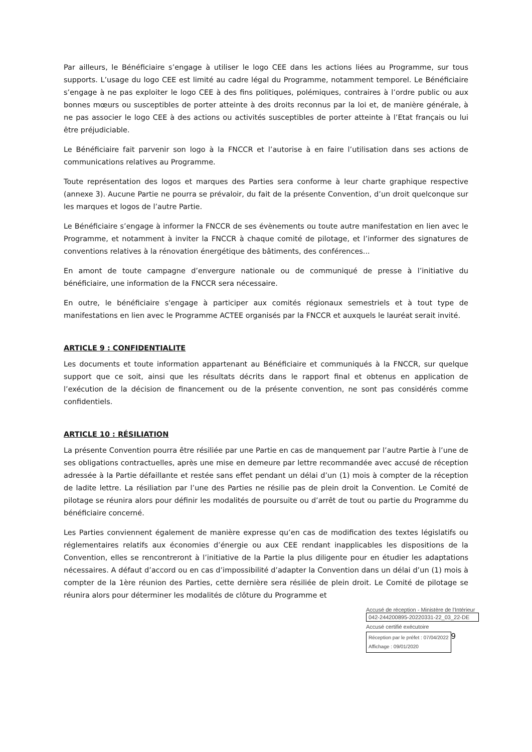Par ailleurs, le Bénéficiaire s’engage à utiliser le logo CEE dans les actions liées au Programme, sur tous supports. L’usage du logo CEE est limité au cadre légal du Programme, notamment temporel. Le Bénéficiaire s’engage à ne pas exploiter le logo CEE à des fins politiques, polémiques, contraires à l’ordre public ou aux bonnes mœurs ou susceptibles de porter atteinte à des droits reconnus par la loi et, de manière générale, à ne pas associer le logo CEE à des actions ou activités susceptibles de porter atteinte à l’Etat français ou lui être préjudiciable.
Le Bénéficiaire fait parvenir son logo à la FNCCR et l’autorise à en faire l’utilisation dans ses actions de communications relatives au Programme.
Toute représentation des logos et marques des Parties sera conforme à leur charte graphique respective (annexe 3). Aucune Partie ne pourra se prévaloir, du fait de la présente Convention, d’un droit quelconque sur les marques et logos de l’autre Partie.
Le Bénéficiaire s’engage à informer la FNCCR de ses évènements ou toute autre manifestation en lien avec le Programme, et notamment à inviter la FNCCR à chaque comité de pilotage, et l’informer des signatures de conventions relatives à la rénovation énergétique des bâtiments, des conférences...
En amont de toute campagne d’envergure nationale ou de communiqué de presse à l’initiative du bénéficiaire, une information de la FNCCR sera nécessaire.
En outre, le bénéficiaire s'engage à participer aux comités régionaux semestriels et à tout type de manifestations en lien avec le Programme ACTEE organisés par la FNCCR et auxquels le lauréat serait invité.
ARTICLE 9 : CONFIDENTIALITE
Les documents et toute information appartenant au Bénéficiaire et communiqués à la FNCCR, sur quelque support que ce soit, ainsi que les résultats décrits dans le rapport final et obtenus en application de l’exécution de la décision de financement ou de la présente convention, ne sont pas considérés comme confidentiels.
ARTICLE 10 : RÉSILIATION
La présente Convention pourra être résiliée par une Partie en cas de manquement par l’autre Partie à l’une de ses obligations contractuelles, après une mise en demeure par lettre recommandée avec accusé de réception adressée à la Partie défaillante et restée sans effet pendant un délai d’un (1) mois à compter de la réception de ladite lettre. La résiliation par l’une des Parties ne résilie pas de plein droit la Convention. Le Comité de pilotage se réunira alors pour définir les modalités de poursuite ou d’arrêt de tout ou partie du Programme du bénéficiaire concerné.
Les Parties conviennent également de manière expresse qu’en cas de modification des textes législatifs ou réglementaires relatifs aux économies d’énergie ou aux CEE rendant inapplicables les dispositions de la Convention, elles se rencontreront à l’initiative de la Partie la plus diligente pour en étudier les adaptations nécessaires. A défaut d’accord ou en cas d’impossibilité d’adapter la Convention dans un délai d’un (1) mois à compter de la 1ère réunion des Parties, cette dernière sera résiliée de plein droit. Le Comité de pilotage se réunira alors pour déterminer les modalités de clôture du Programme et
Accusé de réception - Ministère de l'Intérieur
042-244200895-20220331-22_03_22-DE
Accusé certifié exécutoire
Réception par le préfet : 07/04/2022
Affichage : 09/01/2020
9